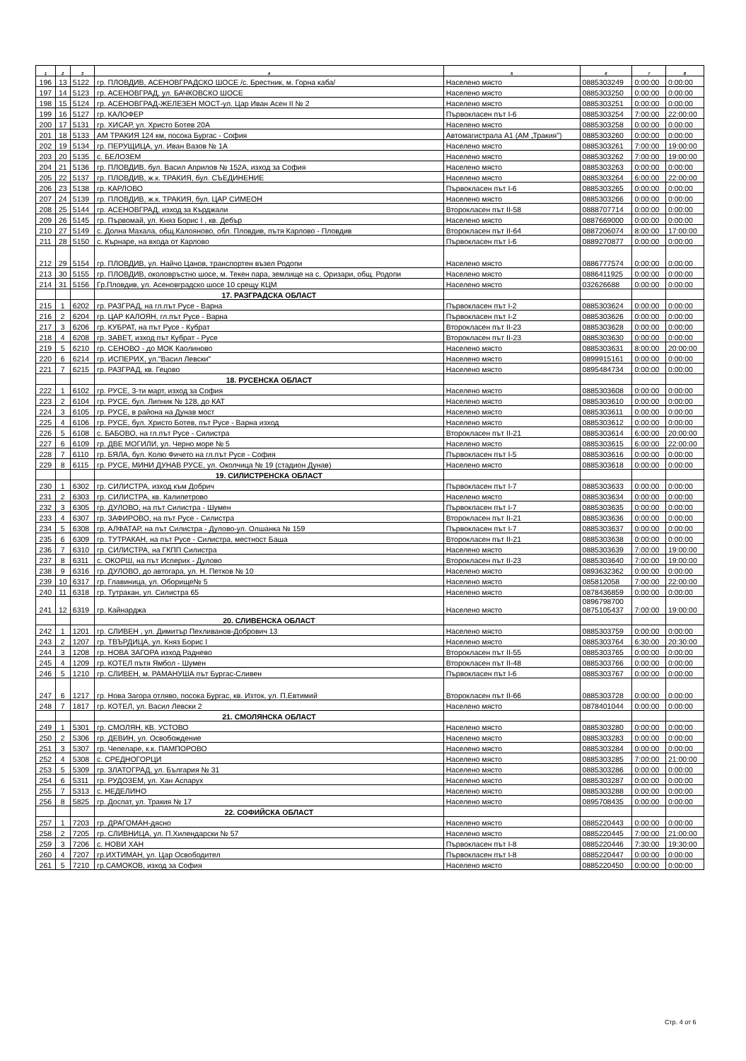| 1 | 2 | 3 | 4 | 5 | 6 | 7 | 8 |
| --- | --- | --- | --- | --- | --- | --- | --- |
| 196 | 13 | 5122 | гр. ПЛОВДИВ, АСЕНОВГРАДСКО ШОСЕ /с. Брестник, м. Горна каба/ | Населено място | 0885303249 | 0:00:00 | 0:00:00 |
| 197 | 14 | 5123 | гр. АСЕНОВГРАД, ул. БАЧКОВСКО ШОСЕ | Населено място | 0885303250 | 0:00:00 | 0:00:00 |
| 198 | 15 | 5124 | гр. АСЕНОВГРАД-ЖЕЛЕЗЕН МОСТ-ул. Цар Иван Асен II № 2 | Населено място | 0885303251 | 0:00:00 | 0:00:00 |
| 199 | 16 | 5127 | гр. КАЛОФЕР | Първокласен път I-6 | 0885303254 | 7:00:00 | 22:00:00 |
| 200 | 17 | 5131 | гр. ХИСАР, ул. Христо Ботев 20А | Населено място | 0885303258 | 0:00:00 | 0:00:00 |
| 201 | 18 | 5133 | АМ ТРАКИЯ 124 км, посока Бургас - София | Автомагистрала А1 (АМ „Тракия") | 0885303260 | 0:00:00 | 0:00:00 |
| 202 | 19 | 5134 | гр. ПЕРУЩИЦА, ул. Иван Вазов № 1А | Населено място | 0885303261 | 7:00:00 | 19:00:00 |
| 203 | 20 | 5135 | с. БЕЛОЗЕМ | Населено място | 0885303262 | 7:00:00 | 19:00:00 |
| 204 | 21 | 5136 | гр. ПЛОВДИВ, бул. Васил Априлов № 152А, изход за София | Населено място | 0885303263 | 0:00:00 | 0:00:00 |
| 205 | 22 | 5137 | гр. ПЛОВДИВ, ж.к. ТРАКИЯ, бул. СЪЕДИНЕНИЕ | Населено място | 0885303264 | 6:00:00 | 22:00:00 |
| 206 | 23 | 5138 | гр. КАРЛОВО | Първокласен път I-6 | 0885303265 | 0:00:00 | 0:00:00 |
| 207 | 24 | 5139 | гр. ПЛОВДИВ, ж.к. ТРАКИЯ, бул. ЦАР СИМЕОН | Населено място | 0885303266 | 0:00:00 | 0:00:00 |
| 208 | 25 | 5144 | гр. АСЕНОВГРАД, изход за Кърджали | Второкласен път II-58 | 0888707714 | 0:00:00 | 0:00:00 |
| 209 | 26 | 5145 | гр. Първомай, ул. Княз Борис I , кв. Дебър | Населено място | 0887669000 | 0:00:00 | 0:00:00 |
| 210 | 27 | 5149 | с. Долна Махала, общ.Калояново, обл. Пловдив, пътя Карлово - Пловдив | Второкласен път II-64 | 0887206074 | 8:00:00 | 17:00:00 |
| 211 | 28 | 5150 | с. Кърнаре, на входа от Карлово | Първокласен път I-6 | 0889270877 | 0:00:00 | 0:00:00 |
| 212 | 29 | 5154 | гр. ПЛОВДИВ, ул. Найчо Цанов, транспортен възел Родопи | Населено място | 0886777574 | 0:00:00 | 0:00:00 |
| 213 | 30 | 5155 | гр. ПЛОВДИВ, околовръстно шосе, м. Текен пара, землище на с. Оризари, общ. Родопи | Населено място | 0886411925 | 0:00:00 | 0:00:00 |
| 214 | 31 | 5156 | Гр.Пловдив, ул. Асеновградско шосе 10 срещу КЦМ | Населено място | 032626688 | 0:00:00 | 0:00:00 |
| | | | 17. РАЗГРАДСКА ОБЛАСТ | | | | |
| 215 | 1 | 6202 | гр. РАЗГРАД, на гл.път Русе - Варна | Първокласен път I-2 | 0885303624 | 0:00:00 | 0:00:00 |
| 216 | 2 | 6204 | гр. ЦАР КАЛОЯН, гл.път Русе - Варна | Първокласен път I-2 | 0885303626 | 0:00:00 | 0:00:00 |
| 217 | 3 | 6206 | гр. КУБРАТ, на път Русе - Кубрат | Второкласен път II-23 | 0885303628 | 0:00:00 | 0:00:00 |
| 218 | 4 | 6208 | гр. ЗАВЕТ, изход път Кубрат - Русе | Второкласен път II-23 | 0885303630 | 0:00:00 | 0:00:00 |
| 219 | 5 | 6210 | гр. СЕНОВО - до МОК Каолиново | Населено място | 0885303631 | 8:00:00 | 20:00:00 |
| 220 | 6 | 6214 | гр. ИСПЕРИХ, ул."Васил Левски" | Населено място | 0899915161 | 0:00:00 | 0:00:00 |
| 221 | 7 | 6215 | гр. РАЗГРАД, кв. Гецово | Населено място | 0895484734 | 0:00:00 | 0:00:00 |
| | | | 18. РУСЕНСКА ОБЛАСТ | | | | |
| 222 | 1 | 6102 | гр. РУСЕ, 3-ти март, изход за София | Населено място | 0885303608 | 0:00:00 | 0:00:00 |
| 223 | 2 | 6104 | гр. РУСЕ, бул. Липник № 128, до КАТ | Населено място | 0885303610 | 0:00:00 | 0:00:00 |
| 224 | 3 | 6105 | гр. РУСЕ, в района на Дунав мост | Населено място | 0885303611 | 0:00:00 | 0:00:00 |
| 225 | 4 | 6106 | гр. РУСЕ, бул. Христо Ботев, път Русе - Варна изход | Населено място | 0885303612 | 0:00:00 | 0:00:00 |
| 226 | 5 | 6108 | с. БАБОВО, на гл.път Русе - Силистра | Второкласен път II-21 | 0885303614 | 6:00:00 | 20:00:00 |
| 227 | 6 | 6109 | гр. ДВЕ МОГИЛИ, ул. Черно море № 5 | Населено място | 0885303615 | 6:00:00 | 22:00:00 |
| 228 | 7 | 6110 | гр. БЯЛА, бул. Колю Фичето на гл.път Русе - София | Първокласен път I-5 | 0885303616 | 0:00:00 | 0:00:00 |
| 229 | 8 | 6115 | гр. РУСЕ, МИНИ ДУНАВ РУСЕ, ул. Околчица № 19 (стадион Дунав) | Населено място | 0885303618 | 0:00:00 | 0:00:00 |
| | | | 19. СИЛИСТРЕНСКА ОБЛАСТ | | | | |
| 230 | 1 | 6302 | гр. СИЛИСТРА, изход към Добрич | Първокласен път I-7 | 0885303633 | 0:00:00 | 0:00:00 |
| 231 | 2 | 6303 | гр. СИЛИСТРА, кв. Калипетрово | Населено място | 0885303634 | 0:00:00 | 0:00:00 |
| 232 | 3 | 6305 | гр. ДУЛОВО, на път Силистра - Шумен | Първокласен път I-7 | 0885303635 | 0:00:00 | 0:00:00 |
| 233 | 4 | 6307 | гр. ЗАФИРОВО, на път Русе - Силистра | Второкласен път II-21 | 0885303636 | 0:00:00 | 0:00:00 |
| 234 | 5 | 6308 | гр. АЛФАТАР, на път Силистра - Дулово-ул. Олшанка № 159 | Първокласен път I-7 | 0885303637 | 0:00:00 | 0:00:00 |
| 235 | 6 | 6309 | гр. ТУТРАКАН, на път Русе - Силистра, местност Баша | Второкласен път II-21 | 0885303638 | 0:00:00 | 0:00:00 |
| 236 | 7 | 6310 | гр. СИЛИСТРА, на ГКПП Силистра | Населено място | 0885303639 | 7:00:00 | 19:00:00 |
| 237 | 8 | 6311 | с. ОКОРШ, на път Исперих - Дулово | Второкласен път II-23 | 0885303640 | 7:00:00 | 19:00:00 |
| 238 | 9 | 6316 | гр. ДУЛОВО, до автогара, ул. Н. Петков № 10 | Населено място | 0893632362 | 0:00:00 | 0:00:00 |
| 239 | 10 | 6317 | гр. Главиница, ул. Оборище№ 5 | Населено място | 085812058 | 7:00:00 | 22:00:00 |
| 240 | 11 | 6318 | гр. Тутракан, ул. Силистра 65 | Населено място | 0878436859 | 0:00:00 | 0:00:00 |
| 241 | 12 | 6319 | гр. Кайнарджа | Населено място | 0896798700 0875105437 | 7:00:00 | 19:00:00 |
| | | | 20. СЛИВЕНСКА ОБЛАСТ | | | | |
| 242 | 1 | 1201 | гр. СЛИВЕН , ул. Димитър Пехливанов-Добрович 13 | Населено място | 0885303759 | 0:00:00 | 0:00:00 |
| 243 | 2 | 1207 | гр. ТВЪРДИЦА, ул. Княз Борис I | Населено място | 0885303764 | 6:30:00 | 20:30:00 |
| 244 | 3 | 1208 | гр. НОВА ЗАГОРА изход Раднево | Второкласен път II-55 | 0885303765 | 0:00:00 | 0:00:00 |
| 245 | 4 | 1209 | гр. КОТЕЛ пътя Ямбол - Шумен | Второкласен път II-48 | 0885303766 | 0:00:00 | 0:00:00 |
| 246 | 5 | 1210 | гр. СЛИВЕН, м. РАМАНУША път Бургас-Сливен | Първокласен път I-6 | 0885303767 | 0:00:00 | 0:00:00 |
| 247 | 6 | 1217 | гр. Нова Загора отляво, посока Бургас, кв. Изток, ул. П.Евтимий | Второкласен път II-66 | 0885303728 | 0:00:00 | 0:00:00 |
| 248 | 7 | 1817 | гр. КОТЕЛ, ул. Васил Левски 2 | Населено място | 0878401044 | 0:00:00 | 0:00:00 |
| | | | 21. СМОЛЯНСКА ОБЛАСТ | | | | |
| 249 | 1 | 5301 | гр. СМОЛЯН, КВ. УСТОВО | Населено място | 0885303280 | 0:00:00 | 0:00:00 |
| 250 | 2 | 5306 | гр. ДЕВИН, ул. Освобождение | Населено място | 0885303283 | 0:00:00 | 0:00:00 |
| 251 | 3 | 5307 | гр. Чепеларе, к.к. ПАМПОРОВО | Населено място | 0885303284 | 0:00:00 | 0:00:00 |
| 252 | 4 | 5308 | с. СРЕДНОГОРЦИ | Населено място | 0885303285 | 7:00:00 | 21:00:00 |
| 253 | 5 | 5309 | гр. ЗЛАТОГРАД, ул. България № 31 | Населено място | 0885303286 | 0:00:00 | 0:00:00 |
| 254 | 6 | 5311 | гр. РУДОЗЕМ, ул. Хан Аспарух | Населено място | 0885303287 | 0:00:00 | 0:00:00 |
| 255 | 7 | 5313 | с. НЕДЕЛИНО | Населено място | 0885303288 | 0:00:00 | 0:00:00 |
| 256 | 8 | 5825 | гр. Доспат, ул. Тракия № 17 | Населено място | 0895708435 | 0:00:00 | 0:00:00 |
| | | | 22. СОФИЙСКА ОБЛАСТ | | | | |
| 257 | 1 | 7203 | гр. ДРАГОМАН-дясно | Населено място | 0885220443 | 0:00:00 | 0:00:00 |
| 258 | 2 | 7205 | гр. СЛИВНИЦА, ул. П.Хилендарски № 57 | Населено място | 0885220445 | 7:00:00 | 21:00:00 |
| 259 | 3 | 7206 | с. НОВИ ХАН | Първокласен път I-8 | 0885220446 | 7:30:00 | 19:30:00 |
| 260 | 4 | 7207 | гр.ИХТИМАН, ул. Цар Освободител | Първокласен път I-8 | 0885220447 | 0:00:00 | 0:00:00 |
| 261 | 5 | 7210 | гр.САМОКОВ, изход за София | Населено място | 0885220450 | 0:00:00 | 0:00:00 |
Стр. 4 от 6